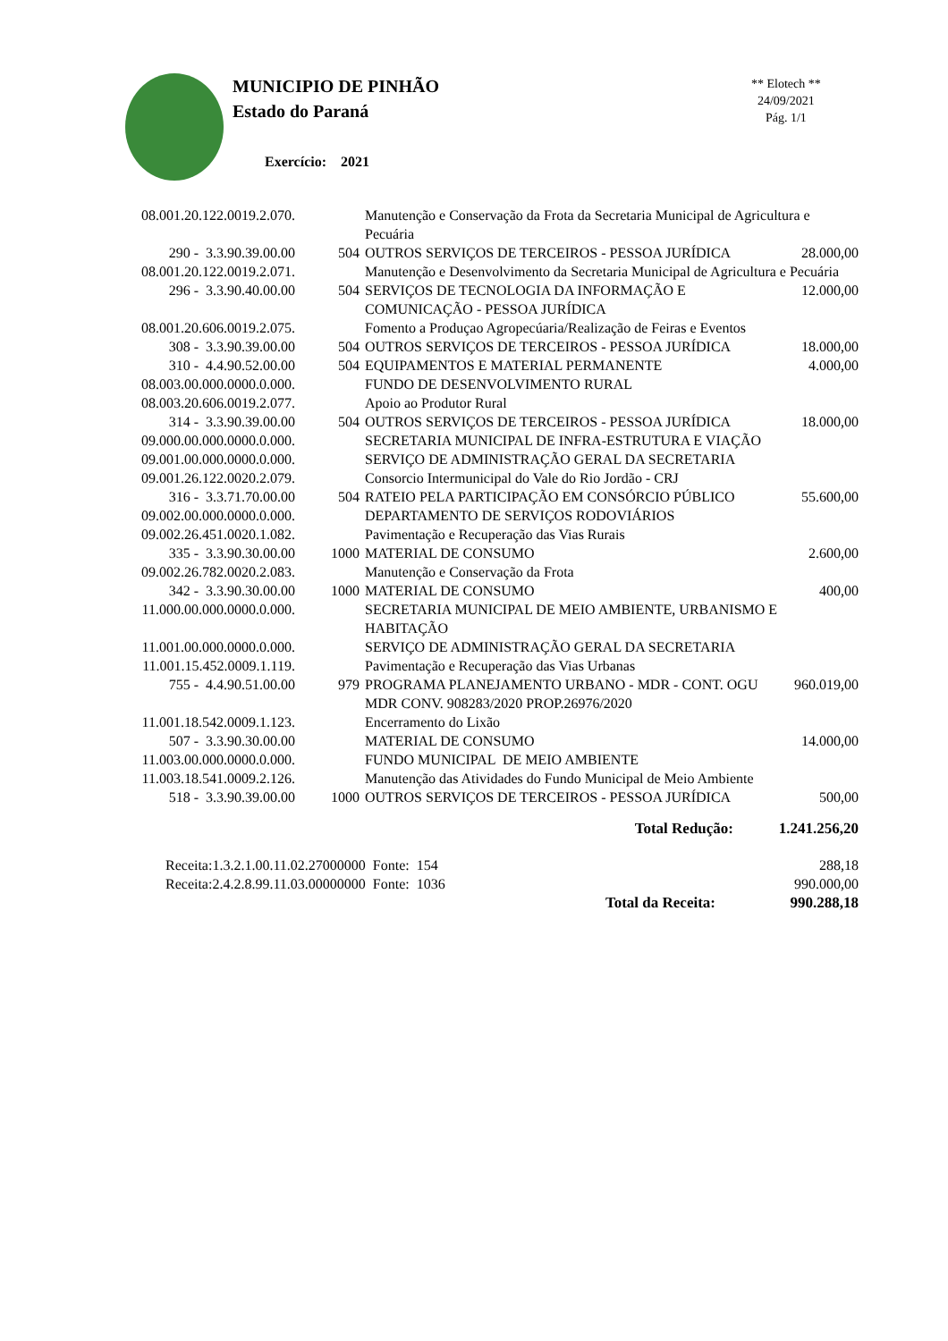MUNICIPIO DE PINHÃO
Estado do Paraná
Exercício: 2021
** Elotech **
24/09/2021
Pág. 1/1
| 08.001.20.122.0019.2.070. | | Manutenção e Conservação da Frota da Secretaria Municipal de Agricultura e Pecuária | |
| 290 - 3.3.90.39.00.00 | 504 | OUTROS SERVIÇOS DE TERCEIROS - PESSOA JURÍDICA | 28.000,00 |
| 08.001.20.122.0019.2.071. | | Manutenção e Desenvolvimento da Secretaria Municipal de Agricultura e Pecuária | |
| 296 - 3.3.90.40.00.00 | 504 | SERVIÇOS DE TECNOLOGIA DA INFORMAÇÃO E COMUNICAÇÃO - PESSOA JURÍDICA | 12.000,00 |
| 08.001.20.606.0019.2.075. | | Fomento a Produçao Agropecúaria/Realização de Feiras e Eventos | |
| 308 - 3.3.90.39.00.00 | 504 | OUTROS SERVIÇOS DE TERCEIROS - PESSOA JURÍDICA | 18.000,00 |
| 310 - 4.4.90.52.00.00 | 504 | EQUIPAMENTOS E MATERIAL PERMANENTE | 4.000,00 |
| 08.003.00.000.0000.0.000. | | FUNDO DE DESENVOLVIMENTO RURAL | |
| 08.003.20.606.0019.2.077. | | Apoio ao Produtor Rural | |
| 314 - 3.3.90.39.00.00 | 504 | OUTROS SERVIÇOS DE TERCEIROS - PESSOA JURÍDICA | 18.000,00 |
| 09.000.00.000.0000.0.000. | | SECRETARIA MUNICIPAL DE INFRA-ESTRUTURA E VIAÇÃO | |
| 09.001.00.000.0000.0.000. | | SERVIÇO DE ADMINISTRAÇÃO GERAL DA SECRETARIA | |
| 09.001.26.122.0020.2.079. | | Consorcio Intermunicipal do Vale do Rio Jordão - CRJ | |
| 316 - 3.3.71.70.00.00 | 504 | RATEIO PELA PARTICIPAÇÃO EM CONSÓRCIO PÚBLICO | 55.600,00 |
| 09.002.00.000.0000.0.000. | | DEPARTAMENTO DE SERVIÇOS RODOVIÁRIOS | |
| 09.002.26.451.0020.1.082. | | Pavimentação e Recuperação das Vias Rurais | |
| 335 - 3.3.90.30.00.00 | 1000 | MATERIAL DE CONSUMO | 2.600,00 |
| 09.002.26.782.0020.2.083. | | Manutenção e Conservação da Frota | |
| 342 - 3.3.90.30.00.00 | 1000 | MATERIAL DE CONSUMO | 400,00 |
| 11.000.00.000.0000.0.000. | | SECRETARIA MUNICIPAL DE MEIO AMBIENTE, URBANISMO E HABITAÇÃO | |
| 11.001.00.000.0000.0.000. | | SERVIÇO DE ADMINISTRAÇÃO GERAL DA SECRETARIA | |
| 11.001.15.452.0009.1.119. | | Pavimentação e Recuperação das Vias Urbanas | |
| 755 - 4.4.90.51.00.00 | 979 | PROGRAMA PLANEJAMENTO URBANO - MDR - CONT. OGU MDR CONV. 908283/2020 PROP.26976/2020 | 960.019,00 |
| 11.001.18.542.0009.1.123. | | Encerramento do Lixão | |
| 507 - 3.3.90.30.00.00 | | MATERIAL DE CONSUMO | 14.000,00 |
| 11.003.00.000.0000.0.000. | | FUNDO MUNICIPAL DE MEIO AMBIENTE | |
| 11.003.18.541.0009.2.126. | | Manutenção das Atividades do Fundo Municipal de Meio Ambiente | |
| 518 - 3.3.90.39.00.00 | 1000 | OUTROS SERVIÇOS DE TERCEIROS - PESSOA JURÍDICA | 500,00 |
| Total Redução: | | | 1.241.256,20 |
| Receita:1.3.2.1.00.11.02.27000000 Fonte: 154 | 288,18 |
| Receita:2.4.2.8.99.11.03.00000000 Fonte: 1036 | 990.000,00 |
| Total da Receita: | 990.288,18 |